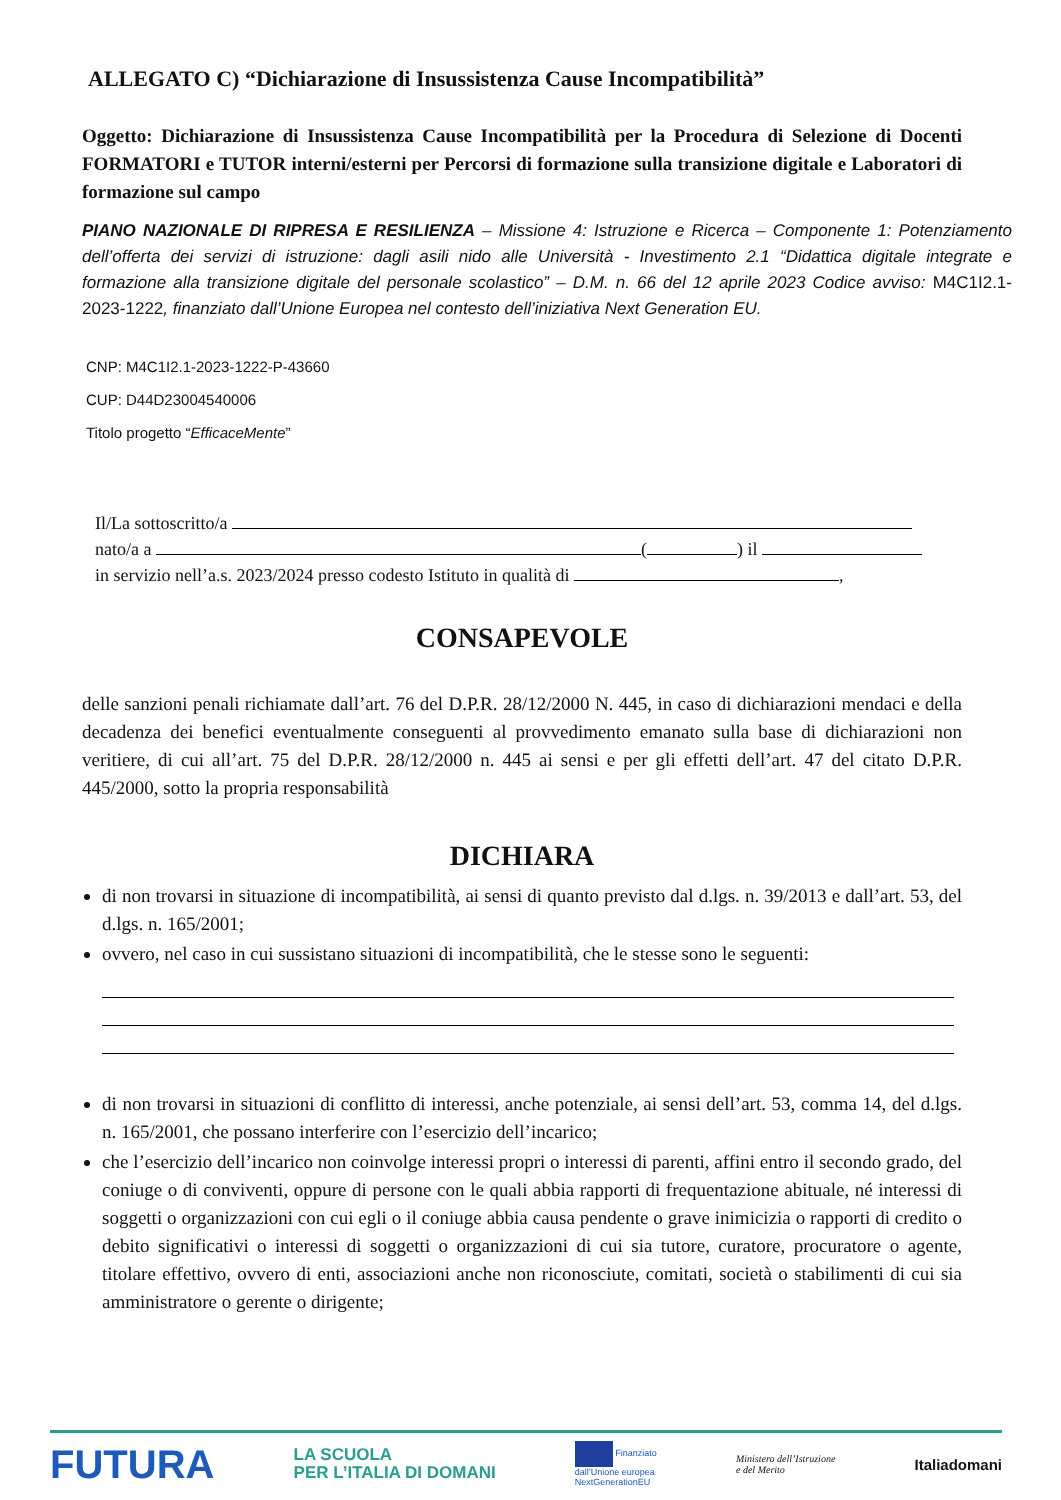ALLEGATO C) “Dichiarazione di Insussistenza Cause Incompatibilità”
Oggetto: Dichiarazione di Insussistenza Cause Incompatibilità per la Procedura di Selezione di Docenti FORMATORI e TUTOR interni/esterni per Percorsi di formazione sulla transizione digitale e Laboratori di formazione sul campo
PIANO NAZIONALE DI RIPRESA E RESILIENZA – Missione 4: Istruzione e Ricerca – Componente 1: Potenziamento dell’offerta dei servizi di istruzione: dagli asili nido alle Università - Investimento 2.1 “Didattica digitale integrate e formazione alla transizione digitale del personale scolastico” – D.M. n. 66 del 12 aprile 2023 Codice avviso: M4C1I2.1-2023-1222, finanziato dall’Unione Europea nel contesto dell’iniziativa Next Generation EU.
CNP: M4C1I2.1-2023-1222-P-43660
CUP: D44D23004540006
Titolo progetto “EfficaceMente”
Il/La sottoscritto/a
nato/a a ( ) il
in servizio nell’a.s. 2023/2024 presso codesto Istituto in qualità di ,
CONSAPEVOLE
delle sanzioni penali richiamate dall’art. 76 del D.P.R. 28/12/2000 N. 445, in caso di dichiarazioni mendaci e della decadenza dei benefici eventualmente conseguenti al provvedimento emanato sulla base di dichiarazioni non veritiere, di cui all’art. 75 del D.P.R. 28/12/2000 n. 445 ai sensi e per gli effetti dell’art. 47 del citato D.P.R. 445/2000, sotto la propria responsabilità
DICHIARA
di non trovarsi in situazione di incompatibilità, ai sensi di quanto previsto dal d.lgs. n. 39/2013 e dall’art. 53, del d.lgs. n. 165/2001;
ovvero, nel caso in cui sussistano situazioni di incompatibilità, che le stesse sono le seguenti:
di non trovarsi in situazioni di conflitto di interessi, anche potenziale, ai sensi dell’art. 53, comma 14, del d.lgs. n. 165/2001, che possano interferire con l’esercizio dell’incarico;
che l’esercizio dell’incarico non coinvolge interessi propri o interessi di parenti, affini entro il secondo grado, del coniuge o di conviventi, oppure di persone con le quali abbia rapporti di frequentazione abituale, né interessi di soggetti o organizzazioni con cui egli o il coniuge abbia causa pendente o grave inimicizia o rapporti di credito o debito significativi o interessi di soggetti o organizzazioni di cui sia tutore, curatore, procuratore o agente, titolare effettivo, ovvero di enti, associazioni anche non riconosciute, comitati, società o stabilimenti di cui sia amministratore o gerente o dirigente;
FUTURA LA SCUOLA
PER L’ITALIA DI DOMANI Finanziato
dall’Unione europea
NextGenerationEU Ministero dell’Istruzione
e del Merito Italiadomani